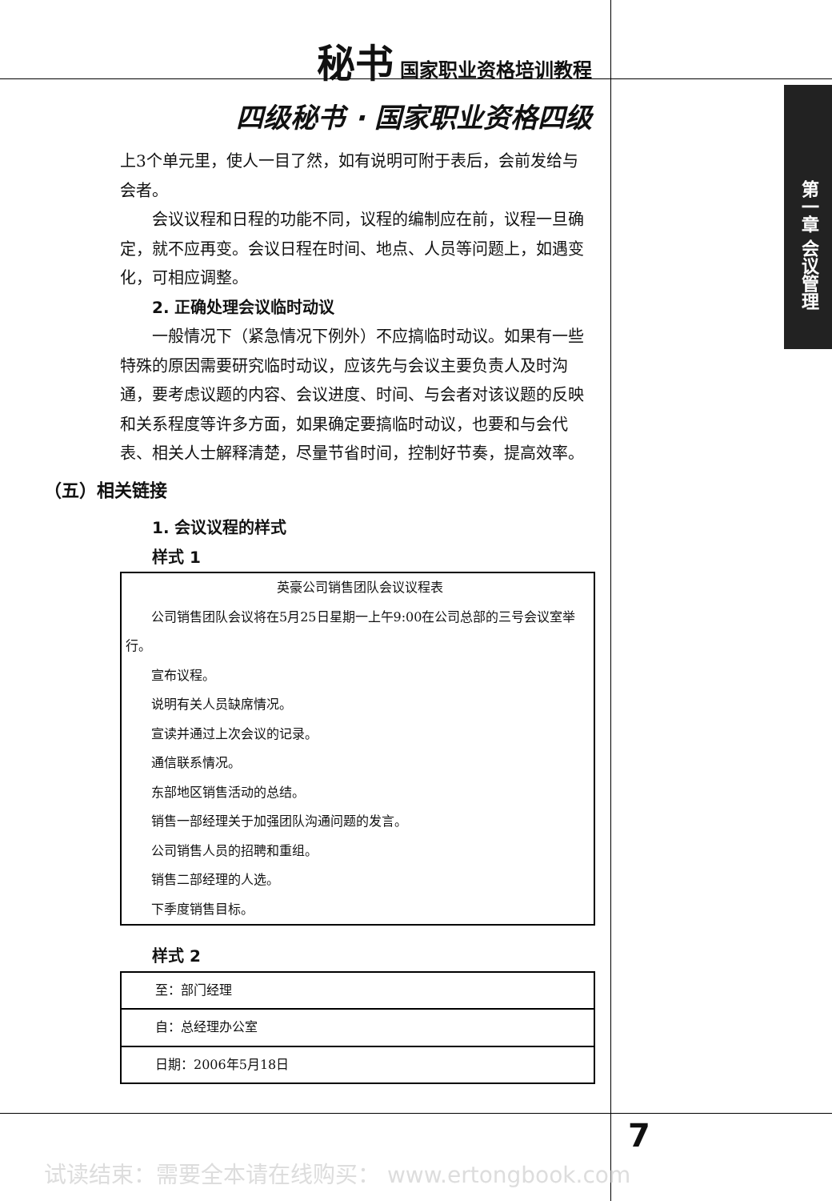秘书 国家职业资格培训教程
四级秘书 · 国家职业资格四级
上3个单元里，使人一目了然，如有说明可附于表后，会前发给与会者。
会议议程和日程的功能不同，议程的编制应在前，议程一旦确定，就不应再变。会议日程在时间、地点、人员等问题上，如遇变化，可相应调整。
2. 正确处理会议临时动议
一般情况下（紧急情况下例外）不应搞临时动议。如果有一些特殊的原因需要研究临时动议，应该先与会议主要负责人及时沟通，要考虑议题的内容、会议进度、时间、与会者对该议题的反映和关系程度等许多方面，如果确定要搞临时动议，也要和与会代表、相关人士解释清楚，尽量节省时间，控制好节奏，提高效率。
（五）相关链接
1. 会议议程的样式
样式 1
英豪公司销售团队会议议程表
公司销售团队会议将在5月25日星期一上午9:00在公司总部的三号会议室举行。
宣布议程。
说明有关人员缺席情况。
宣读并通过上次会议的记录。
通信联系情况。
东部地区销售活动的总结。
销售一部经理关于加强团队沟通问题的发言。
公司销售人员的招聘和重组。
销售二部经理的人选。
下季度销售目标。
样式 2
| 至：部门经理 |
| 自：总经理办公室 |
| 日期：2006年5月18日 |
第一章 会议管理
7
试读结束：需要全本请在线购买： www.ertongbook.com